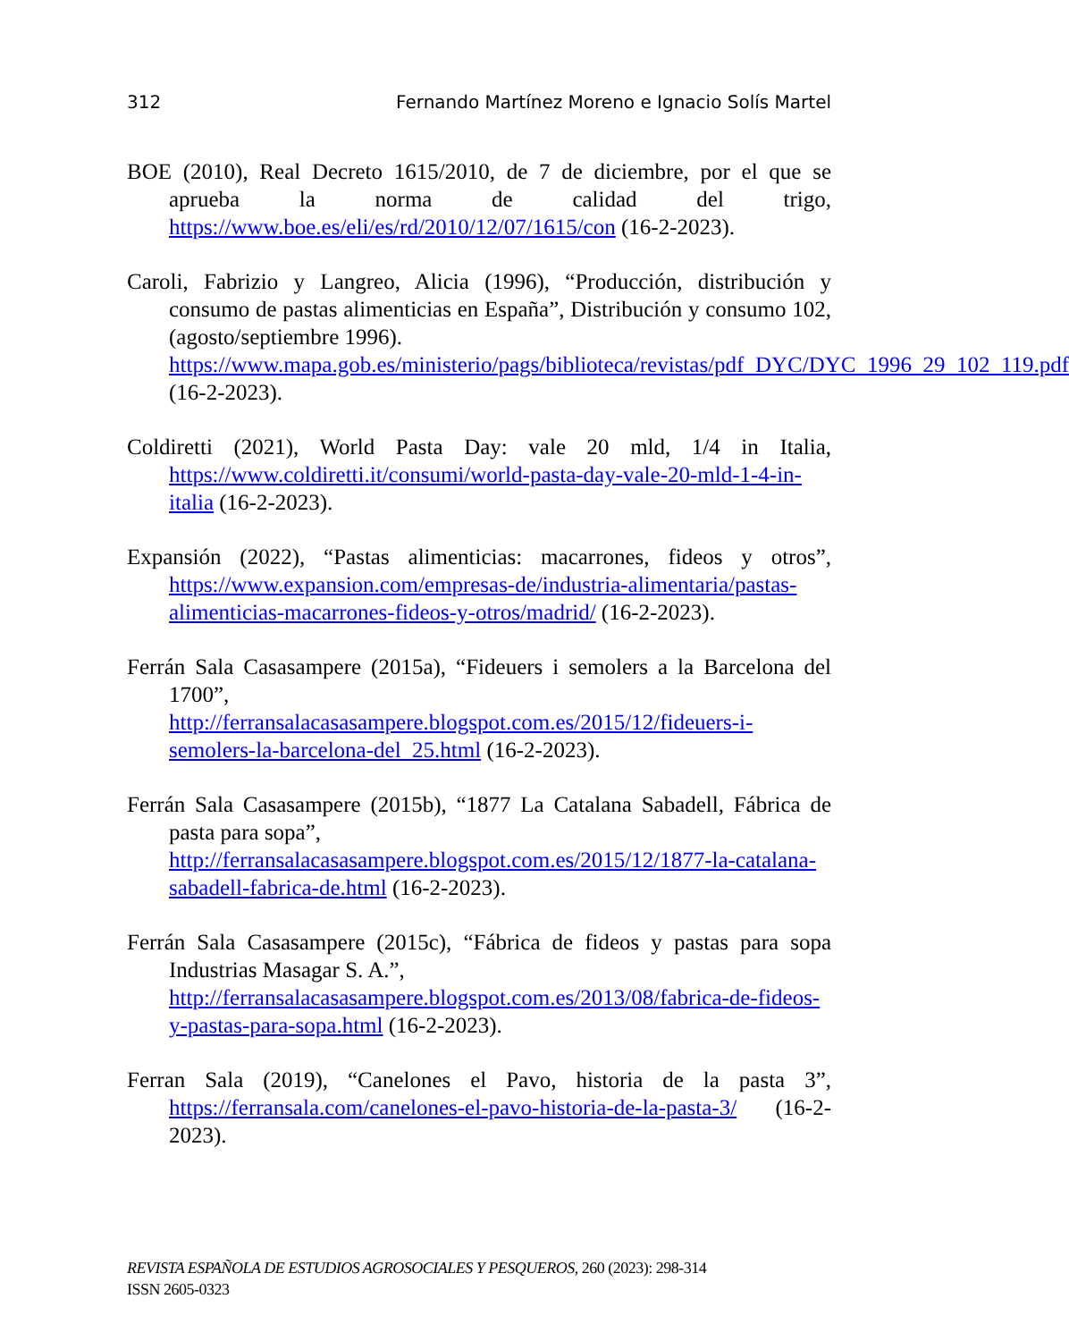312 Fernando Martínez Moreno e Ignacio Solís Martel
BOE (2010), Real Decreto 1615/2010, de 7 de diciembre, por el que se aprueba la norma de calidad del trigo, https://www.boe.es/eli/es/rd/2010/12/07/1615/con (16-2-2023).
Caroli, Fabrizio y Langreo, Alicia (1996), “Producción, distribución y consumo de pastas alimenticias en España”, Distribución y consumo 102, (agosto/septiembre 1996).
https://www.mapa.gob.es/ministerio/pags/biblioteca/revistas/pdf_DYC/DYC_1996_29_102_119.pdf (16-2-2023).
Coldiretti (2021), World Pasta Day: vale 20 mld, 1/4 in Italia, https://www.coldiretti.it/consumi/world-pasta-day-vale-20-mld-1-4-in-italia (16-2-2023).
Expansión (2022), “Pastas alimenticias: macarrones, fideos y otros”, https://www.expansion.com/empresas-de/industria-alimentaria/pastas-alimenticias-macarrones-fideos-y-otros/madrid/ (16-2-2023).
Ferrán Sala Casasampere (2015a), “Fideuers i semolers a la Barcelona del 1700”,
http://ferransalacasasampere.blogspot.com.es/2015/12/fideuers-i-semolers-la-barcelona-del_25.html (16-2-2023).
Ferrán Sala Casasampere (2015b), “1877 La Catalana Sabadell, Fábrica de pasta para sopa”,
http://ferransalacasasampere.blogspot.com.es/2015/12/1877-la-catalana-sabadell-fabrica-de.html (16-2-2023).
Ferrán Sala Casasampere (2015c), “Fábrica de fideos y pastas para sopa Industrias Masagar S. A.”,
http://ferransalacasasampere.blogspot.com.es/2013/08/fabrica-de-fideos-y-pastas-para-sopa.html (16-2-2023).
Ferran Sala (2019), “Canelones el Pavo, historia de la pasta 3”, https://ferransala.com/canelones-el-pavo-historia-de-la-pasta-3/ (16-2-2023).
REVISTA ESPAÑOLA DE ESTUDIOS AGROSOCIALES Y PESQUEROS, 260 (2023): 298-314
ISSN 2605-0323